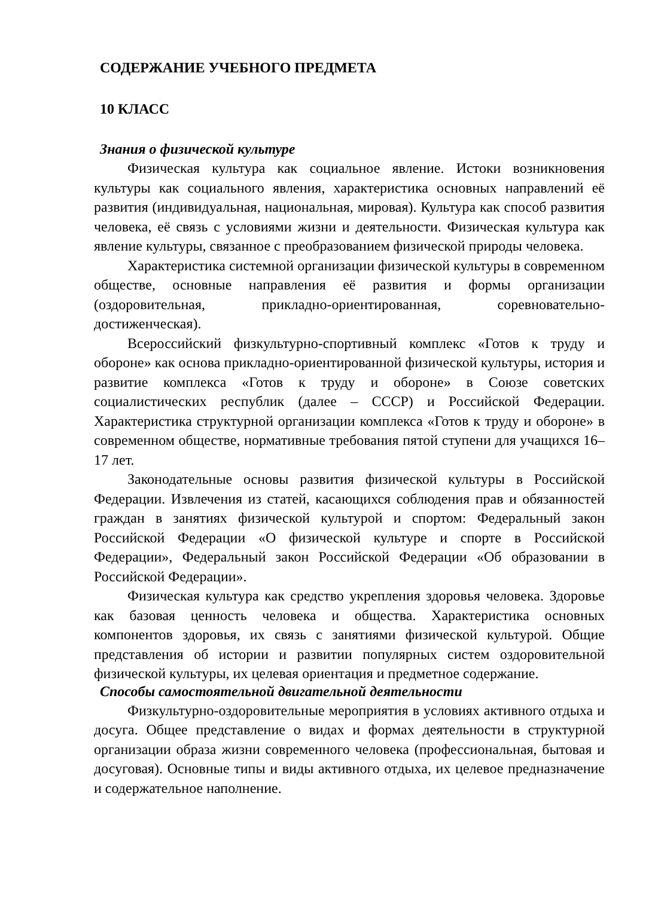СОДЕРЖАНИЕ УЧЕБНОГО ПРЕДМЕТА
10 КЛАСС
Знания о физической культуре
Физическая культура как социальное явление. Истоки возникновения культуры как социального явления, характеристика основных направлений её развития (индивидуальная, национальная, мировая). Культура как способ развития человека, её связь с условиями жизни и деятельности. Физическая культура как явление культуры, связанное с преобразованием физической природы человека.
Характеристика системной организации физической культуры в современном обществе, основные направления её развития и формы организации (оздоровительная, прикладно-ориентированная, соревновательно-достиженческая).
Всероссийский физкультурно-спортивный комплекс «Готов к труду и обороне» как основа прикладно-ориентированной физической культуры, история и развитие комплекса «Готов к труду и обороне» в Союзе советских социалистических республик (далее – СССР) и Российской Федерации. Характеристика структурной организации комплекса «Готов к труду и обороне» в современном обществе, нормативные требования пятой ступени для учащихся 16–17 лет.
Законодательные основы развития физической культуры в Российской Федерации. Извлечения из статей, касающихся соблюдения прав и обязанностей граждан в занятиях физической культурой и спортом: Федеральный закон Российской Федерации «О физической культуре и спорте в Российской Федерации», Федеральный закон Российской Федерации «Об образовании в Российской Федерации».
Физическая культура как средство укрепления здоровья человека. Здоровье как базовая ценность человека и общества. Характеристика основных компонентов здоровья, их связь с занятиями физической культурой. Общие представления об истории и развитии популярных систем оздоровительной физической культуры, их целевая ориентация и предметное содержание.
Способы самостоятельной двигательной деятельности
Физкультурно-оздоровительные мероприятия в условиях активного отдыха и досуга. Общее представление о видах и формах деятельности в структурной организации образа жизни современного человека (профессиональная, бытовая и досуговая). Основные типы и виды активного отдыха, их целевое предназначение и содержательное наполнение.